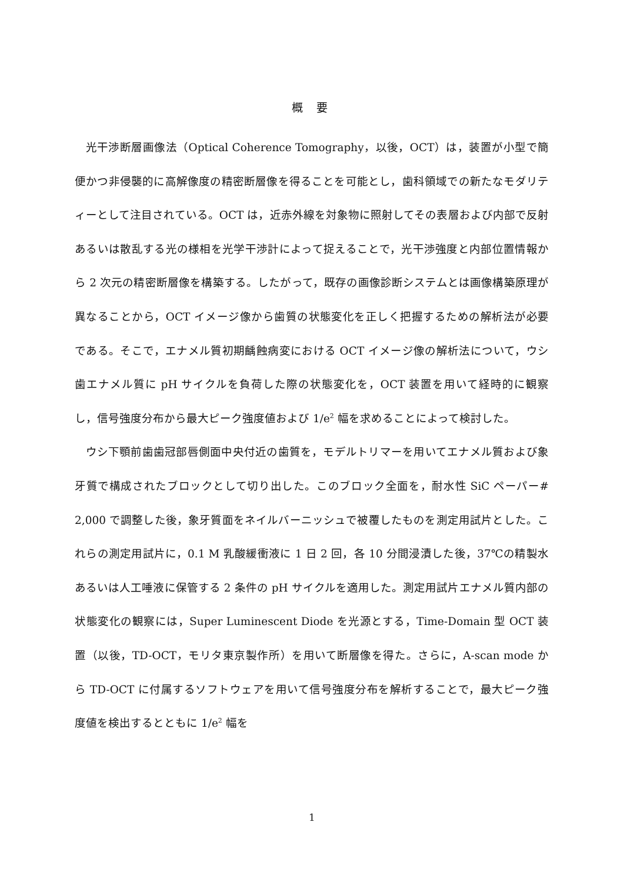概 要
光干渉断層画像法（Optical Coherence Tomography，以後，OCT）は，装置が小型で簡便かつ非侵襲的に高解像度の精密断層像を得ることを可能とし，歯科領域での新たなモダリティーとして注目されている。OCT は，近赤外線を対象物に照射してその表層および内部で反射あるいは散乱する光の様相を光学干渉計によって捉えることで，光干渉強度と内部位置情報から 2 次元の精密断層像を構築する。したがって，既存の画像診断システムとは画像構築原理が異なることから，OCT イメージ像から歯質の状態変化を正しく把握するための解析法が必要である。そこで，エナメル質初期齲蝕病変における OCT イメージ像の解析法について，ウシ歯エナメル質に pH サイクルを負荷した際の状態変化を，OCT 装置を用いて経時的に観察し，信号強度分布から最大ピーク強度値および 1/e<sup>2</sup> 幅を求めることによって検討した。
ウシ下顎前歯歯冠部唇側面中央付近の歯質を，モデルトリマーを用いてエナメル質および象牙質で構成されたブロックとして切り出した。このブロック全面を，耐水性 SiC ペーパー# 2,000 で調整した後，象牙質面をネイルバーニッシュで被覆したものを測定用試片とした。これらの測定用試片に，0.1 M 乳酸緩衝液に 1 日 2 回，各 10 分間浸漬した後，37℃の精製水あるいは人工唾液に保管する 2 条件の pH サイクルを適用した。測定用試片エナメル質内部の状態変化の観察には，Super Luminescent Diode を光源とする，Time-Domain 型 OCT 装置（以後，TD-OCT，モリタ東京製作所）を用いて断層像を得た。さらに，A-scan mode から TD-OCT に付属するソフトウェアを用いて信号強度分布を解析することで，最大ピーク強度値を検出するとともに 1/e<sup>2</sup> 幅を
1